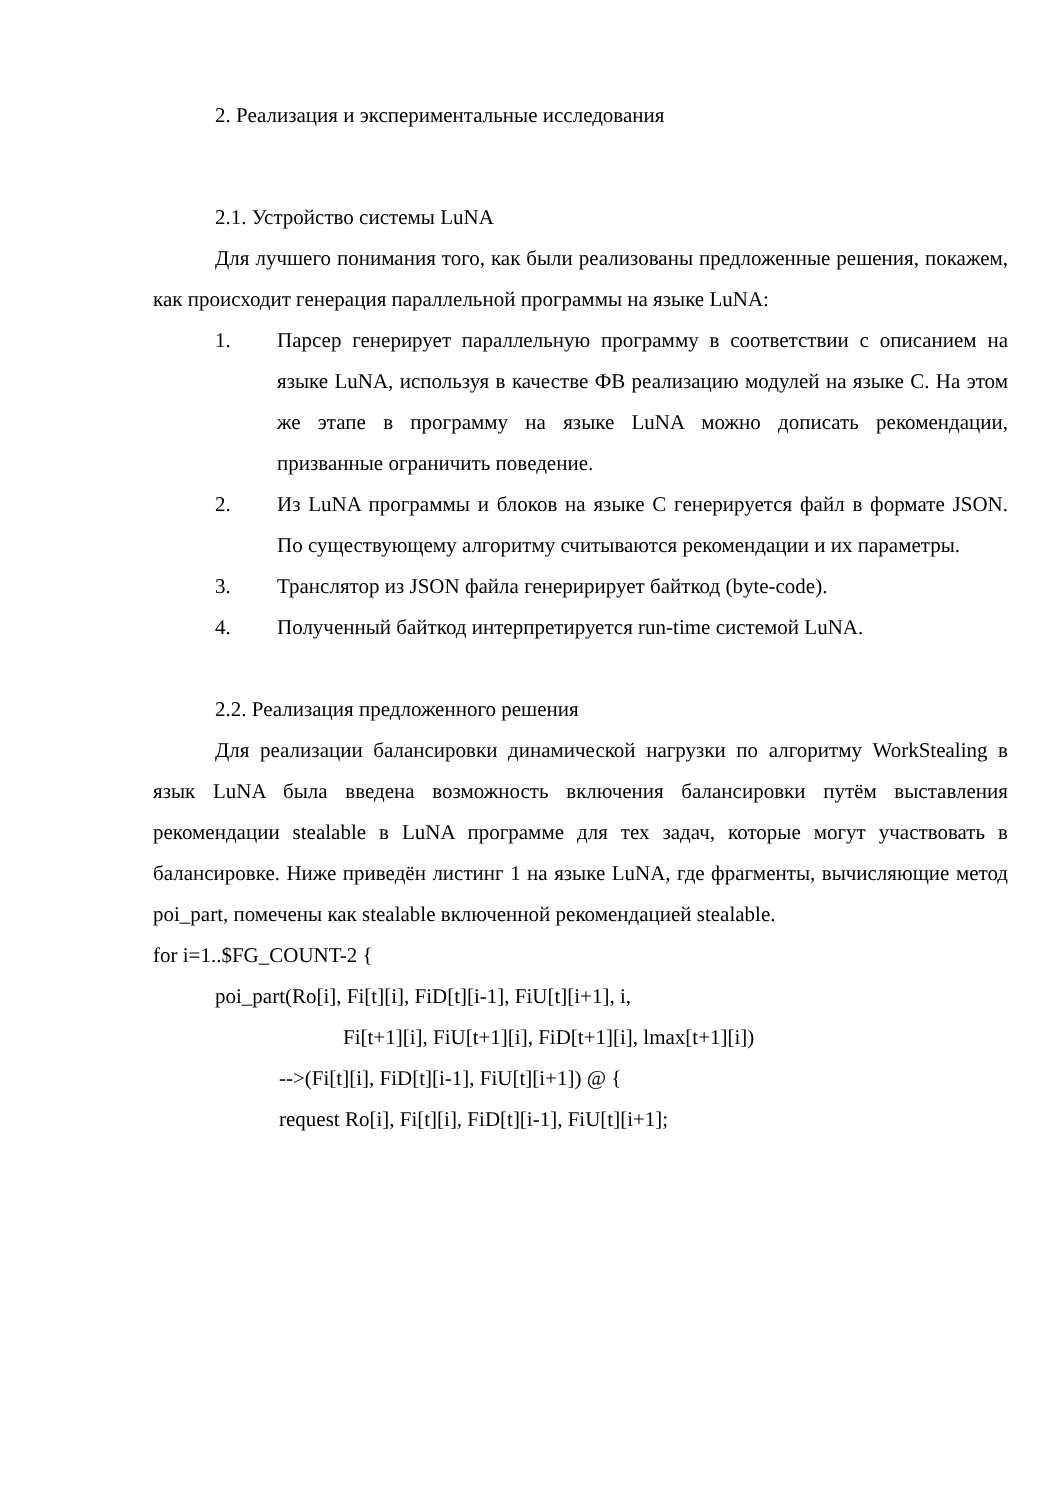2. Реализация и экспериментальные исследования
2.1. Устройство системы LuNA
Для лучшего понимания того, как были реализованы предложенные решения, покажем, как происходит генерация параллельной программы на языке LuNA:
1. Парсер генерирует параллельную программу в соответствии с описанием на языке LuNA, используя в качестве ФВ реализацию модулей на языке C. На этом же этапе в программу на языке LuNA можно дописать рекомендации, призванные ограничить поведение.
2. Из LuNA программы и блоков на языке C генерируется файл в формате JSON. По существующему алгоритму считываются рекомендации и их параметры.
3. Транслятор из JSON файла генеририрует байткод (byte-code).
4. Полученный байткод интерпретируется run-time системой LuNA.
2.2. Реализация предложенного решения
Для реализации балансировки динамической нагрузки по алгоритму WorkStealing в язык LuNA была введена возможность включения балансировки путём выставления рекомендации stealable в LuNA программе для тех задач, которые могут участвовать в балансировке. Ниже приведён листинг 1 на языке LuNA, где фрагменты, вычисляющие метод poi_part, помечены как stealable включенной рекомендацией stealable.
for i=1..$FG_COUNT-2 {
poi_part(Ro[i], Fi[t][i], FiD[t][i-1], FiU[t][i+1], i,
Fi[t+1][i], FiU[t+1][i], FiD[t+1][i], lmax[t+1][i])
-->(Fi[t][i], FiD[t][i-1], FiU[t][i+1]) @ {
request Ro[i], Fi[t][i], FiD[t][i-1], FiU[t][i+1];